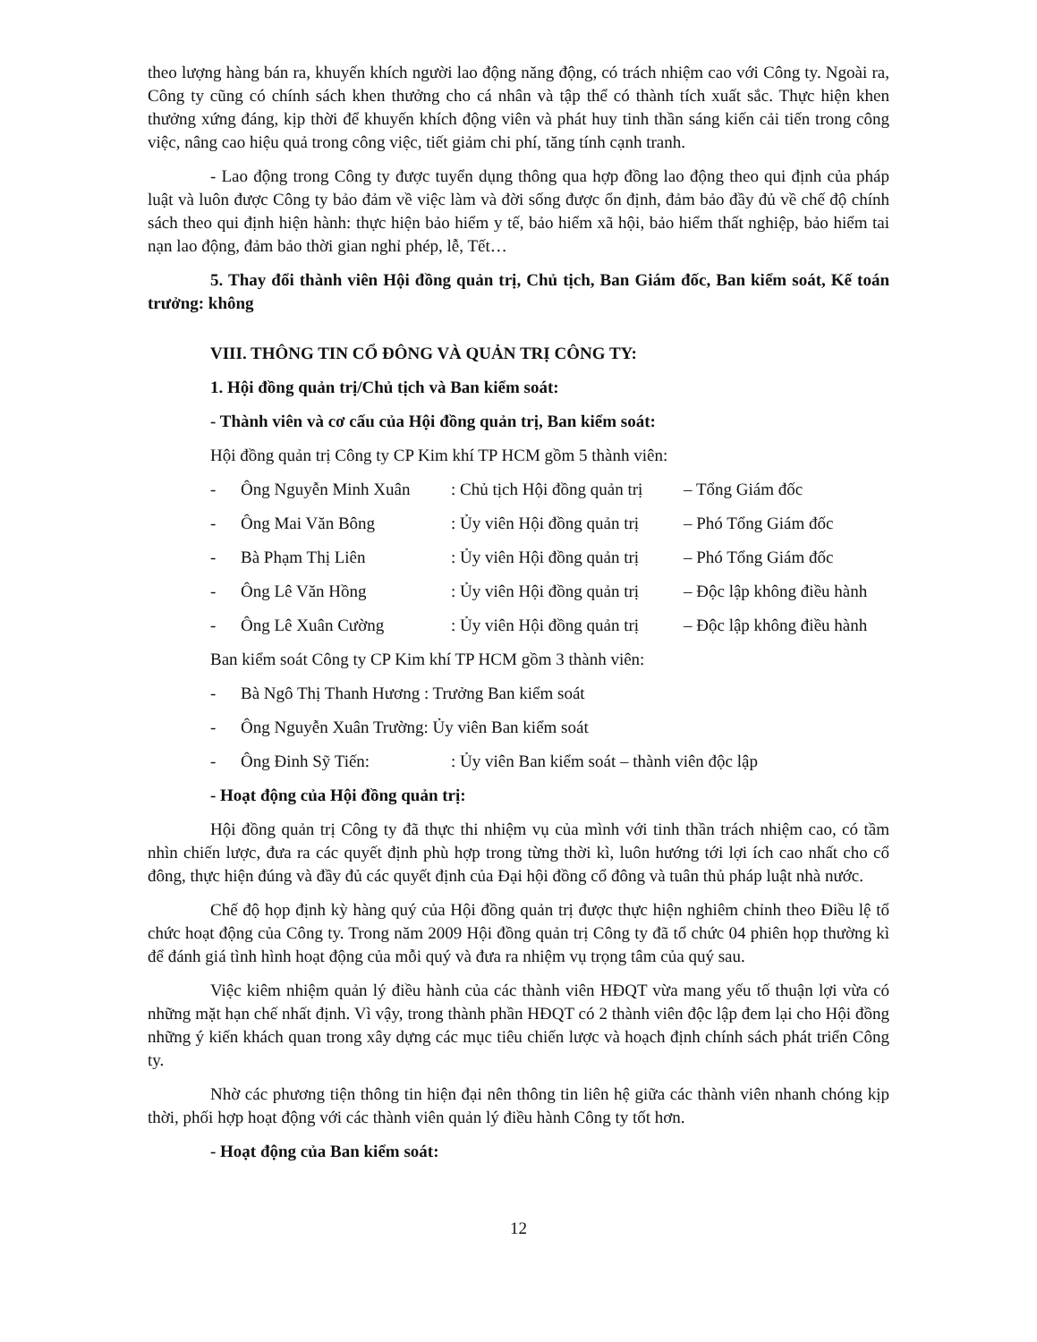theo lượng hàng bán ra, khuyến khích người lao động năng động, có trách nhiệm cao với Công ty. Ngoài ra, Công ty cũng có chính sách khen thưởng cho cá nhân và tập thể có thành tích xuất sắc. Thực hiện khen thưởng xứng đáng, kịp thời để khuyến khích động viên và phát huy tinh thần sáng kiến cải tiến trong công việc, nâng cao hiệu quả trong công việc, tiết giảm chi phí, tăng tính cạnh tranh.
- Lao động trong Công ty được tuyển dụng thông qua hợp đồng lao động theo qui định của pháp luật và luôn được Công ty bảo đảm về việc làm và đời sống được ổn định, đảm bảo đầy đủ về chế độ chính sách theo qui định hiện hành: thực hiện bảo hiểm y tế, bảo hiểm xã hội, bảo hiểm thất nghiệp, bảo hiểm tai nạn lao động, đảm bảo thời gian nghỉ phép, lễ, Tết…
5. Thay đổi thành viên Hội đồng quản trị, Chủ tịch, Ban Giám đốc, Ban kiểm soát, Kế toán trưởng: không
VIII. THÔNG TIN CỔ ĐÔNG VÀ QUẢN TRỊ CÔNG TY:
1. Hội đồng quản trị/Chủ tịch và Ban kiểm soát:
- Thành viên và cơ cấu của Hội đồng quản trị, Ban kiểm soát:
Hội đồng quản trị Công ty CP Kim khí TP HCM gồm 5 thành viên:
- Ông Nguyễn Minh Xuân: Chủ tịch Hội đồng quản trị – Tổng Giám đốc
- Ông Mai Văn Bông: Ủy viên Hội đồng quản trị – Phó Tổng Giám đốc
- Bà Phạm Thị Liên: Ủy viên Hội đồng quản trị – Phó Tổng Giám đốc
- Ông Lê Văn Hồng: Ủy viên Hội đồng quản trị – Độc lập không điều hành
- Ông Lê Xuân Cường: Ủy viên Hội đồng quản trị – Độc lập không điều hành
Ban kiểm soát Công ty CP Kim khí TP HCM gồm 3 thành viên:
- Bà Ngô Thị Thanh Hương : Trưởng Ban kiểm soát
- Ông Nguyễn Xuân Trường: Ủy viên Ban kiểm soát
- Ông Đinh Sỹ Tiến:: Ủy viên Ban kiểm soát – thành viên độc lập
- Hoạt động của Hội đồng quản trị:
Hội đồng quản trị Công ty đã thực thi nhiệm vụ của mình với tinh thần trách nhiệm cao, có tầm nhìn chiến lược, đưa ra các quyết định phù hợp trong từng thời kì, luôn hướng tới lợi ích cao nhất cho cổ đông, thực hiện đúng và đầy đủ các quyết định của Đại hội đồng cổ đông và tuân thủ pháp luật nhà nước.
Chế độ họp định kỳ hàng quý của Hội đồng quản trị được thực hiện nghiêm chỉnh theo Điều lệ tổ chức hoạt động của Công ty. Trong năm 2009 Hội đồng quản trị Công ty đã tổ chức 04 phiên họp thường kì để đánh giá tình hình hoạt động của mỗi quý và đưa ra nhiệm vụ trọng tâm của quý sau.
Việc kiêm nhiệm quản lý điều hành của các thành viên HĐQT vừa mang yếu tố thuận lợi vừa có những mặt hạn chế nhất định. Vì vậy, trong thành phần HĐQT có 2 thành viên độc lập đem lại cho Hội đồng những ý kiến khách quan trong xây dựng các mục tiêu chiến lược và hoạch định chính sách phát triển Công ty.
Nhờ các phương tiện thông tin hiện đại nên thông tin liên hệ giữa các thành viên nhanh chóng kịp thời, phối hợp hoạt động với các thành viên quản lý điều hành Công ty tốt hơn.
- Hoạt động của Ban kiểm soát:
12